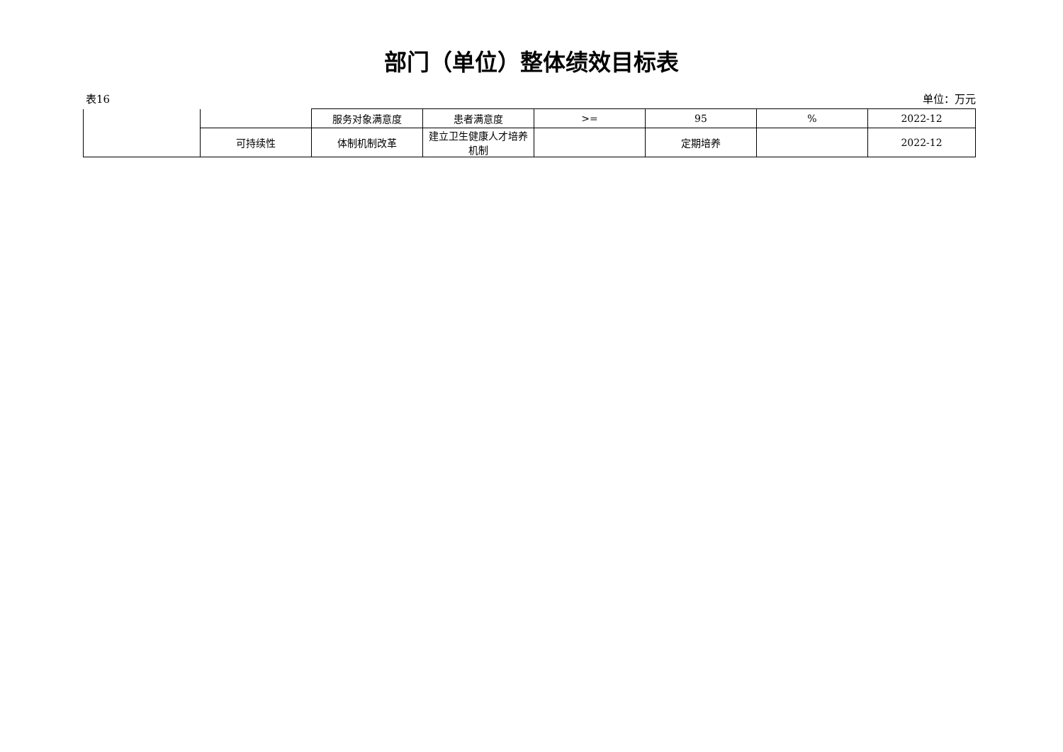部门（单位）整体绩效目标表
表16 单位：万元
| | | 服务对象满意度 | 患者满意度 | >= | 95 | % | 2022-12 |
| | 可持续性 | 体制机制改革 | 建立卫生健康人才培养机制 | | 定期培养 | | 2022-12 |